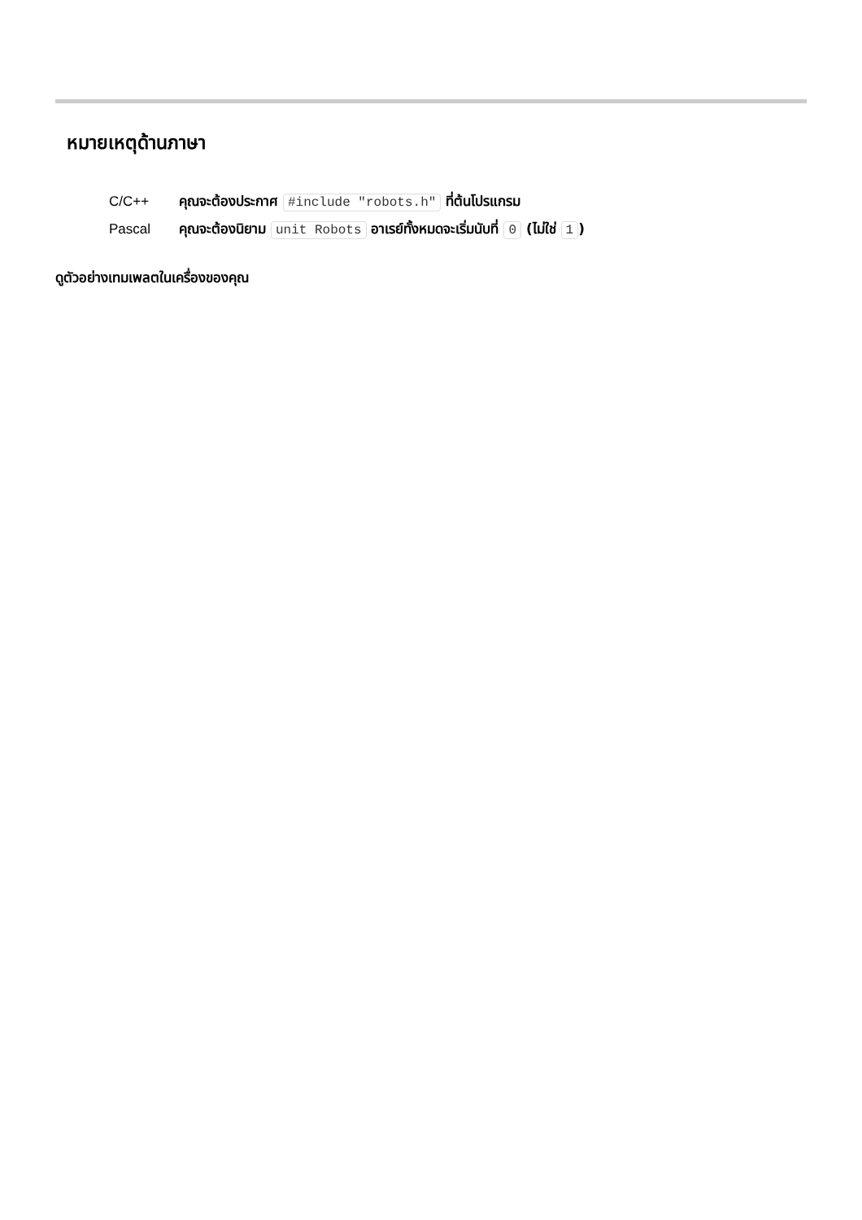หมายเหตุด้านภาษา
| C/C++ | คุณจะต้องประกาศ #include "robots.h" ที่ต้นโปรแกรม |
| Pascal | คุณจะต้องนิยาม unit Robots อาเรย์ทั้งหมดจะเริ่มนับที่ 0 (ไม่ใช่ 1 ) |
ดูตัวอย่างเทมเพลตในเครื่องของคุณ